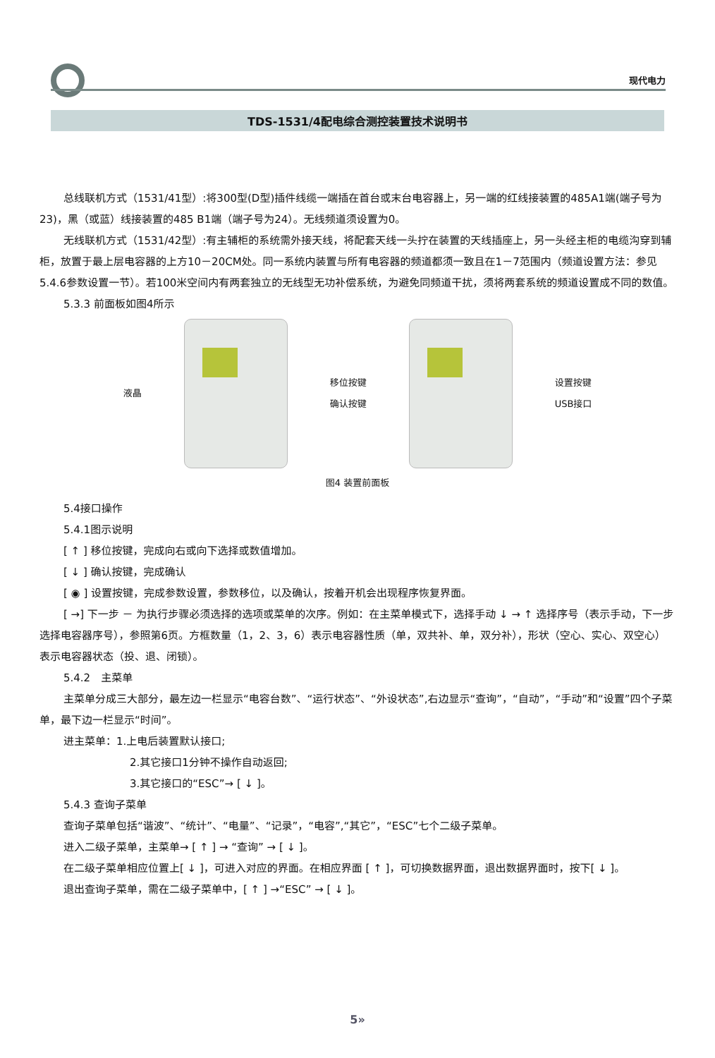现代电力
TDS-1531/4配电综合测控装置技术说明书
总线联机方式（1531/41型）:将300型(D型)插件线缆一端插在首台或末台电容器上，另一端的红线接装置的485A1端(端子号为23)，黑（或蓝）线接装置的485 B1端（端子号为24）。无线频道须设置为0。
无线联机方式（1531/42型）:有主辅柜的系统需外接天线，将配套天线一头拧在装置的天线插座上，另一头经主柜的电缆沟穿到辅柜，放置于最上层电容器的上方10－20CM处。同一系统内装置与所有电容器的频道都须一致且在1－7范围内（频道设置方法：参见5.4.6参数设置一节）。若100米空间内有两套独立的无线型无功补偿系统，为避免同频道干扰，须将两套系统的频道设置成不同的数值。
5.3.3 前面板如图4所示
液晶
移位按键
确认按键
设置按键
USB接口
图4 装置前面板
5.4接口操作
5.4.1图示说明
[ ↑ ] 移位按键，完成向右或向下选择或数值增加。
[ ↓ ] 确认按键，完成确认
[ ◉ ] 设置按键，完成参数设置，参数移位，以及确认，按着开机会出现程序恢复界面。
[ →] 下一步 － 为执行步骤必须选择的选项或菜单的次序。例如：在主菜单模式下，选择手动 ↓ → ↑ 选择序号（表示手动，下一步选择电容器序号），参照第6页。方框数量（1，2、3，6）表示电容器性质（单，双共补、单，双分补），形状（空心、实心、双空心）表示电容器状态（投、退、闭锁）。
5.4.2　主菜单
主菜单分成三大部分，最左边一栏显示“电容台数”、“运行状态”、“外设状态”,右边显示“查询”，“自动”，“手动”和“设置”四个子菜单，最下边一栏显示“时间”。
进主菜单：1.上电后装置默认接口;
2.其它接口1分钟不操作自动返回;
3.其它接口的“ESC”→ [ ↓ ]。
5.4.3 查询子菜单
查询子菜单包括“谐波”、“统计”、“电量”、“记录”，“电容”,“其它”，“ESC”七个二级子菜单。
进入二级子菜单，主菜单→ [ ↑ ] → “查询” → [ ↓ ]。
在二级子菜单相应位置上[ ↓ ]，可进入对应的界面。在相应界面 [ ↑ ]，可切换数据界面，退出数据界面时，按下[ ↓ ]。
退出查询子菜单，需在二级子菜单中，[ ↑ ] →“ESC” → [ ↓ ]。
5»